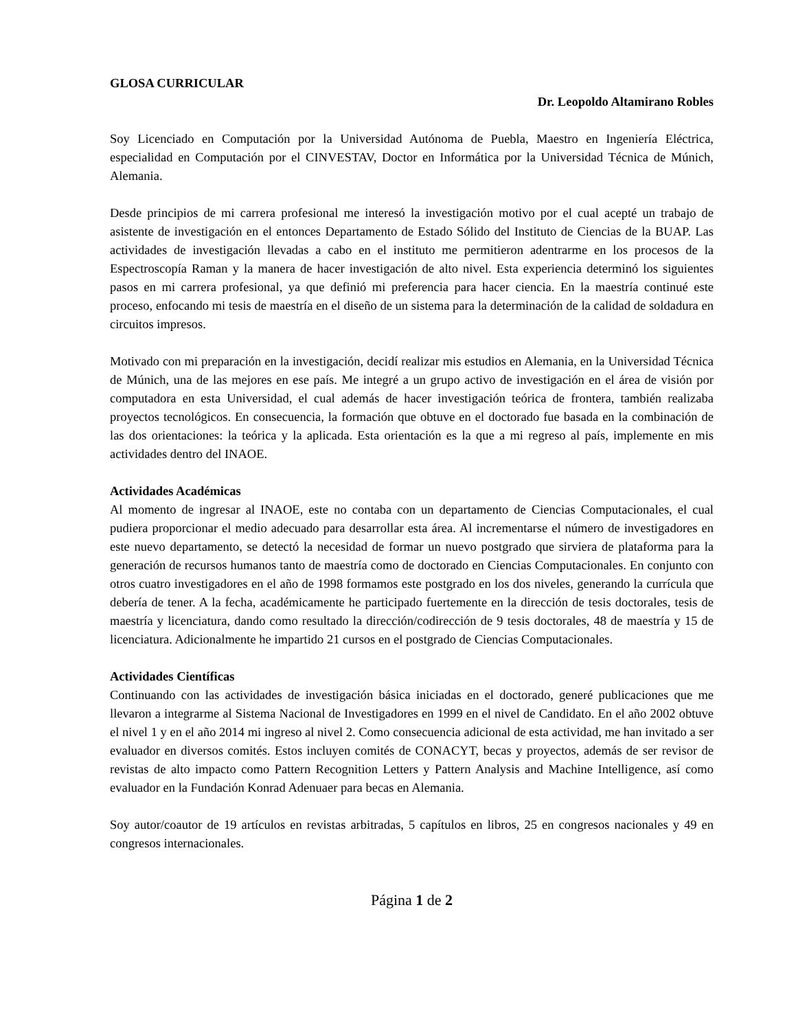GLOSA CURRICULAR
Dr. Leopoldo Altamirano Robles
Soy Licenciado en Computación por la Universidad Autónoma de Puebla, Maestro en Ingeniería Eléctrica, especialidad en Computación por el CINVESTAV, Doctor en Informática por la Universidad Técnica de Múnich, Alemania.
Desde principios de mi carrera profesional me interesó la investigación motivo por el cual acepté un trabajo de asistente de investigación en el entonces Departamento de Estado Sólido del Instituto de Ciencias de la BUAP. Las actividades de investigación llevadas a cabo en el instituto me permitieron adentrarme en los procesos de la Espectroscopía Raman y la manera de hacer investigación de alto nivel. Esta experiencia determinó los siguientes pasos en mi carrera profesional, ya que definió mi preferencia para hacer ciencia. En la maestría continué este proceso, enfocando mi tesis de maestría en el diseño de un sistema para la determinación de la calidad de soldadura en circuitos impresos.
Motivado con mi preparación en la investigación, decidí realizar mis estudios en Alemania, en la Universidad Técnica de Múnich, una de las mejores en ese país. Me integré a un grupo activo de investigación en el área de visión por computadora en esta Universidad, el cual además de hacer investigación teórica de frontera, también realizaba proyectos tecnológicos. En consecuencia, la formación que obtuve en el doctorado fue basada en la combinación de las dos orientaciones: la teórica y la aplicada. Esta orientación es la que a mi regreso al país, implemente en mis actividades dentro del INAOE.
Actividades Académicas
Al momento de ingresar al INAOE, este no contaba con un departamento de Ciencias Computacionales, el cual pudiera proporcionar el medio adecuado para desarrollar esta área. Al incrementarse el número de investigadores en este nuevo departamento, se detectó la necesidad de formar un nuevo postgrado que sirviera de plataforma para la generación de recursos humanos tanto de maestría como de doctorado en Ciencias Computacionales. En conjunto con otros cuatro investigadores en el año de 1998 formamos este postgrado en los dos niveles, generando la currícula que debería de tener. A la fecha, académicamente he participado fuertemente en la dirección de tesis doctorales, tesis de maestría y licenciatura, dando como resultado la dirección/codirección de 9 tesis doctorales, 48 de maestría y 15 de licenciatura. Adicionalmente he impartido 21 cursos en el postgrado de Ciencias Computacionales.
Actividades Científicas
Continuando con las actividades de investigación básica iniciadas en el doctorado, generé publicaciones que me llevaron a integrarme al Sistema Nacional de Investigadores en 1999 en el nivel de Candidato. En el año 2002 obtuve el nivel 1 y en el año 2014 mi ingreso al nivel 2. Como consecuencia adicional de esta actividad, me han invitado a ser evaluador en diversos comités. Estos incluyen comités de CONACYT, becas y proyectos, además de ser revisor de revistas de alto impacto como Pattern Recognition Letters y Pattern Analysis and Machine Intelligence, así como evaluador en la Fundación Konrad Adenuaer para becas en Alemania.
Soy autor/coautor de 19 artículos en revistas arbitradas, 5 capítulos en libros, 25 en congresos nacionales y 49 en congresos internacionales.
Página 1 de 2